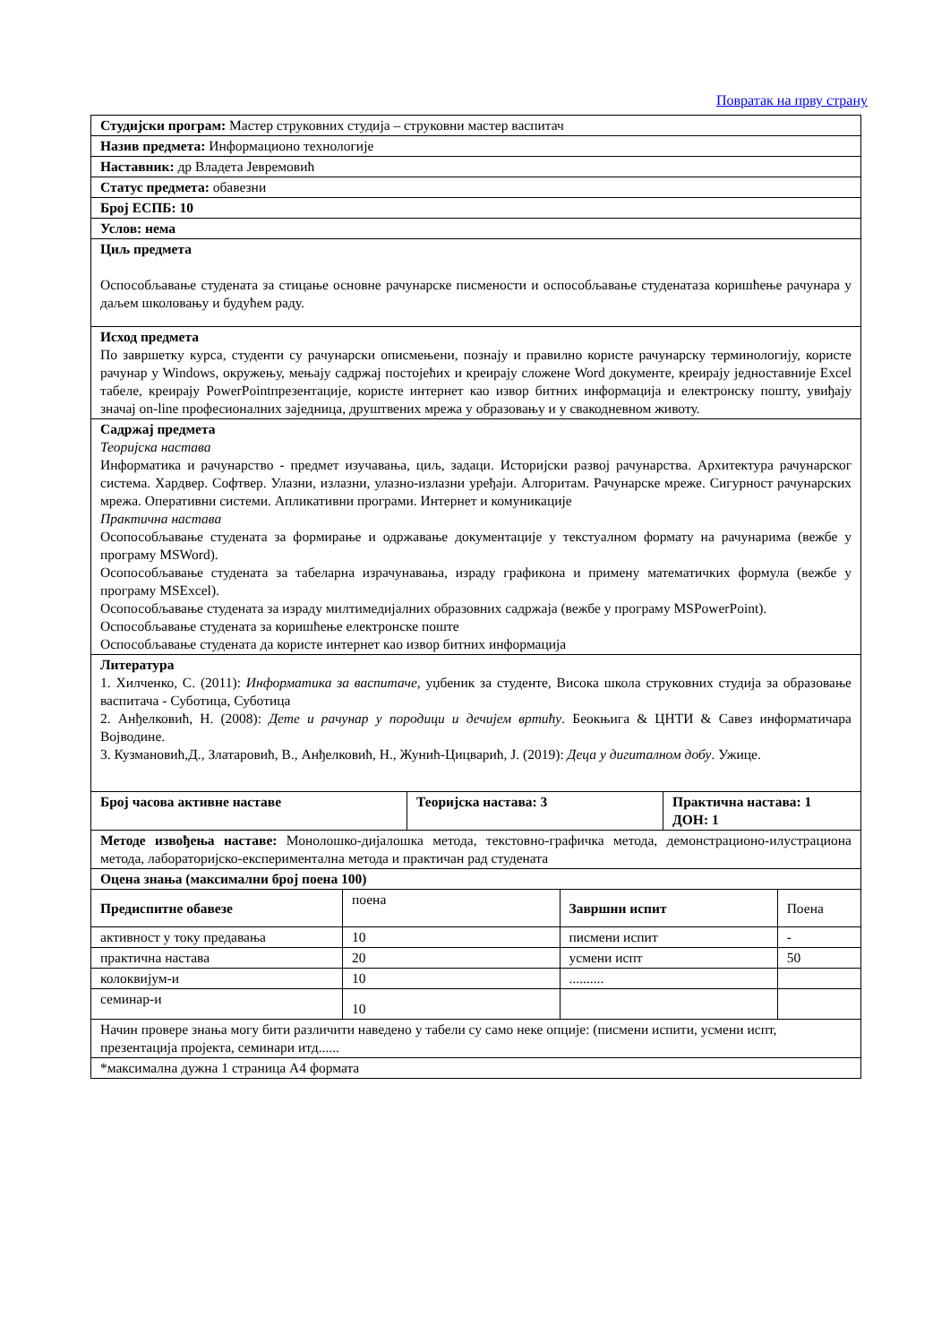Повратак на прву страну
| Студијски програм: Мастер струковних студија – струковни мастер васпитач | | | | | |
| Назив предмета: Информационо технологије | | | | | |
| Наставник: др Владета Јевремовић | | | | | |
| Статус предмета: обавезни | | | | | |
| Број ЕСПБ: 10 | | | | | |
| Услов: нема | | | | | |
| Циљ предмета Оспособљавање студената за стицање основне рачунарске писмености и оспособљавање студенатаза коришћење рачунара у даљем школовању и будућем раду. | | | | | |
| Исход предмета По завршетку курса, студенти су рачунарски описмењени, познају и правилно користе рачунарску терминологију, користе рачунар у Windows, окружењу, мењају садржај постојећих и креирају сложене Word документе, креирају једноставније Excel табеле, креирају PowerPointпрезентације, користе интернет као извор битних информација и електронску пошту, увиђају значај on-line професионалних заједница, друштвених мрежа у образовању и у свакодневном животу. | | | | | |
| Садржај предмета Теоријска настава Информатика и рачунарство - предмет изучавања, циљ, задаци. Историјски развој рачунарства. Архитектура рачунарског система. Хардвер. Софтвер. Улазни, излазни, улазно-излазни уређаји. Алгоритам. Рачунарске мреже. Сигурност рачунарских мрежа. Оперативни системи. Апликативни програми. Интернет и комуникације Практична настава Осопособљавање студената за формирање и одржавање документације у текстуалном формату на рачунарима (вежбе у програму MSWord). Осопособљавање студената за табеларна израчунавања, израду графикона и примену математичких формула (вежбе у програму MSExcel). Осопособљавање студената за израду милтимедијалних образовних садржаја (вежбе у програму MSPowerPoint). Оспособљавање студената за коришћење електронске поште Оспособљавање студената да користе интернет као извор битних информација | | | | | |
| Литература 1. Хилченко, С. (2011): Информатика за васпитаче , уџбеник за студенте, Висока школа струковних студија за образовање васпитача - Суботица, Суботица 2. Анђелковић, Н. (2008): Дете и рачунар у породици и дечијем вртићу . Беокњига & ЦНТИ & Савез информатичара Војводине. 3. Кузмановић,Д., Златаровић, В., Анђелковић, Н., Жунић-Цицварић, Ј. (2019): Деца у дигиталном добу . Ужице. | | | | | |
| Број часова активне наставе | | Теоријска настава: 3 | | Практична настава: 1 ДОН: 1 | |
| Методе извођења наставе: Монолошко-дијалошка метода, текстовно-графичка метода, демонстрационо-илустрациона метода, лабораторијско-експериментална метода и практичан рад студената | | | | | |
| Оцена знања (максимални број поена 100) | | | | | |
| Предиспитне обавезе | поена | | Завршни испит | | Поена |
| активност у току предавања | 10 | | писмени испит | | - |
| практична настава | 20 | | усмени испт | | 50 |
| колоквијум-и | 10 | | .......... | | |
| семинар-и | 10 | | | | |
| Начин провере знања могу бити различити наведено у табели су само неке опције: (писмени испити, усмени испт, презентација пројекта, семинари итд...... | | | | | |
| *максимална дужна 1 страница А4 формата | | | | | |